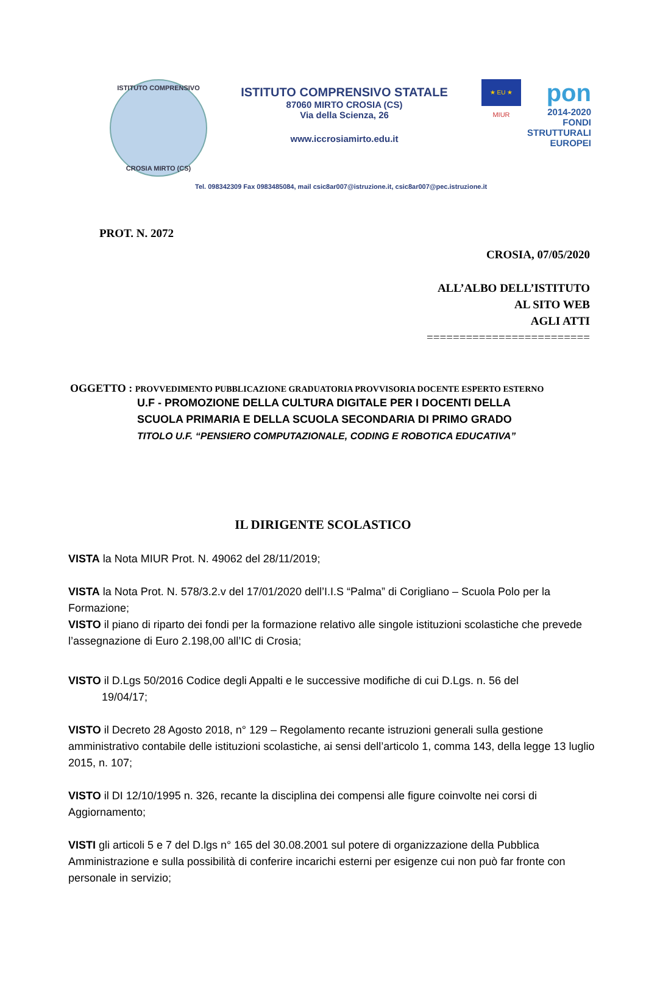ISTITUTO COMPRENSIVO
CROSIA MIRTO (CS)
ISTITUTO COMPRENSIVO STATALE
87060 MIRTO CROSIA (CS)
Via della Scienza, 26
www.iccrosiamirto.edu.it
★ EU ★
MIUR
pon
2014-2020
FONDI
STRUTTURALI
EUROPEI
Tel. 098342309 Fax 0983485084, mail csic8ar007@istruzione.it, csic8ar007@pec.istruzione.it
PROT. N. 2072
CROSIA, 07/05/2020
ALL’ALBO DELL’ISTITUTO
AL SITO WEB
AGLI ATTI
=========================
OGGETTO : PROVVEDIMENTO PUBBLICAZIONE GRADUATORIA PROVVISORIA DOCENTE ESPERTO ESTERNO
U.F - PROMOZIONE DELLA CULTURA DIGITALE PER I DOCENTI DELLA
SCUOLA PRIMARIA E DELLA SCUOLA SECONDARIA DI PRIMO GRADO
TITOLO U.F. “PENSIERO COMPUTAZIONALE, CODING E ROBOTICA EDUCATIVA”
IL DIRIGENTE SCOLASTICO
VISTA la Nota MIUR Prot. N. 49062 del 28/11/2019;
VISTA la Nota Prot. N. 578/3.2.v del 17/01/2020 dell’I.I.S “Palma” di Corigliano – Scuola Polo per la Formazione;
VISTO il piano di riparto dei fondi per la formazione relativo alle singole istituzioni scolastiche che prevede l’assegnazione di Euro 2.198,00 all’IC di Crosia;
VISTO il D.Lgs 50/2016 Codice degli Appalti e le successive modifiche di cui D.Lgs. n. 56 del
19/04/17;
VISTO il Decreto 28 Agosto 2018, n° 129 – Regolamento recante istruzioni generali sulla gestione amministrativo contabile delle istituzioni scolastiche, ai sensi dell’articolo 1, comma 143, della legge 13 luglio 2015, n. 107;
VISTO il DI 12/10/1995 n. 326, recante la disciplina dei compensi alle figure coinvolte nei corsi di Aggiornamento;
VISTI gli articoli 5 e 7 del D.lgs n° 165 del 30.08.2001 sul potere di organizzazione della Pubblica Amministrazione e sulla possibilità di conferire incarichi esterni per esigenze cui non può far fronte con personale in servizio;